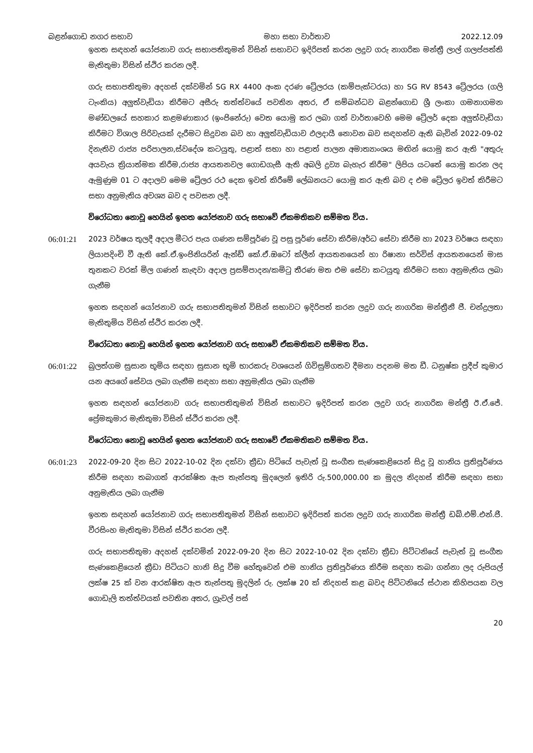බළන්ගොඩ නගර සභාව මහා සභා වාර්තාව 2022.12.09
ඉහත සඳහන් යෝජනාව ගරු සභාපතිතුමන් විසින් සභාවට ඉදිරිපත් කරන ලදුව ගරු නාගරික මන්ත්‍රී ලාල් ගලප්පත්ති මැතිතුමා විසින් ස්ථිර කරන ලදී.
ගරු සභාපතිතුමා අදහස් දක්වමින් SG RX 4400 අංක දරණ ට්‍රේලරය (කම්පැක්ටරය) හා SG RV 8543 ට්‍රේලරය (ගලි ටැංකිය) අලුත්වැඩියා කිරීමට අසීරු තත්ත්වයේ පවතින අතර, ඒ සම්බන්ධව බළන්ගොඩ ශ්‍රී ලංකා ගමනාගමන මණ්ඩලයේ සහකාර කළමණාකාර (ඉංජිනේරු) වෙත යොමු කර ලබා ගත් වාර්තාවෙහි මෙම ට්‍රේලර් දෙක අලුත්වැඩියා කිරීමට විශාල පිරිවැයක් දැරීමට සිදුවන බව හා අලුත්වැඩියාව ඵලදායී නොවන බව සඳහන්ව ඇති බැවින් 2022-09-02 දිනැතිව රාජ්‍ය පරිපාලන,ස්වදේශ කටයුතු, පළාත් සභා හා පළාත් පාලන අමාත්‍යාංශය මඟින් යොමු කර ඇති "අතුරු අයවැය ක්‍රියාත්මක කිරීම,රාජ්‍ය ආයතනවල ගොඩගැසී ඇති අබලි ද්‍රව්‍ය බැහැර කිරීම" ලිපිය යටතේ යොමු කරන ලද ඇමුණුම 01 ට අදාලව මෙම ට්‍රේලර රථ දෙක ඉවත් කිරීමේ ලේඛනයට යොමු කර ඇති බව ද එම ට්‍රේලර ඉවත් කිරීමට සභා අනුමැතිය අවශ්‍ය බව ද පවසන ලදී.
විරෝධතා නොවූ හෙයින් ඉහත යෝජනාව ගරු සභාවේ ඒකමතිකව සම්මත විය.
06:01:21 2023 වර්ෂය තුලදී අදාල මීටර පැය ගණන සම්පූර්ණ වූ පසු පූර්ණ සේවා කිරීම/අර්ධ සේවා කිරීම හා 2023 වර්ෂය සඳහා ලියාපදිංචි වී ඇති කේ.ඒ.ඉංජිනියරින් ඇන්ඩ් කේ.ඒ.ඔටෝ ක්ලීන් ආයතනයෙන් හා රිෂානා සර්විස් ආයතනයෙන් මාස තුනකට වරක් මිල ගණන් කැඳවා අදාල ප්‍රසම්පාදන/කමිටු තීරණ මත එම සේවා කටයුතු කිරීමට සභා අනුමැතිය ලබා ගැනීම
ඉහත සඳහන් යෝජනාව ගරු සභාපතිතුමන් විසින් සභාවට ඉදිරිපත් කරන ලදුව ගරු නාගරික මන්ත්‍රීනී ජී. චන්ද්‍රලතා මැතිතුමිය විසින් ස්ථිර කරන ලදී.
විරෝධතා නොවූ හෙයින් ඉහත යෝජනාව ගරු සභාවේ ඒකමතිකව සම්මත විය.
06:01:22 බුලත්ගම සුසාන භූමිය සඳහා සුසාන භූමි භාරකරු වශයෙන් ගිවිසුම්ගතව දීමනා පදනම මත ඩී. ධනුෂ්ක ප්‍රදීප් කුමාර යන අයගේ සේවය ලබා ගැනීම සඳහා සභා අනුමැතිය ලබා ගැනීම
ඉහත සඳහන් යෝජනාව ගරු සභාපතිතුමන් විසින් සභාවට ඉදිරිපත් කරන ලදුව ගරු නාගරික මන්ත්‍රී ඊ.ඒ.ජේ. ප්‍රේමකුමාර මැතිතුමා විසින් ස්ථිර කරන ලදී.
විරෝධතා නොවූ හෙයින් ඉහත යෝජනාව ගරු සභාවේ ඒකමතිකව සම්මත විය.
06:01:23 2022-09-20 දින සිට 2022-10-02 දින දක්වා ක්‍රීඩා පිටියේ පැවැත් වූ සංගීත සැණකෙළියෙන් සිදු වූ හානිය ප්‍රතිපූර්ණය කිරීම සඳහා තබාගත් ආරක්ෂිත ඇප තැන්පතු මුදලෙන් ඉතිරි රු.500,000.00 ක මුදල නිදහස් කිරීම සඳහා සභා අනුමැතිය ලබා ගැනීම
ඉහත සඳහන් යෝජනාව ගරු සභාපතිතුමන් විසින් සභාවට ඉදිරිපත් කරන ලදුව ගරු නාගරික මන්ත්‍රී ඩබ්.එම්.එන්.ජී. වීරසිංහ මැතිතුමා විසින් ස්ථිර කරන ලදී.
ගරු සභාපතිතුමා අදහස් දක්වමින් 2022-09-20 දින සිට 2022-10-02 දින දක්වා ක්‍රීඩා පිට්ටනියේ පැවැත් වූ සංගීත සැණකෙළියෙන් ක්‍රීඩා පිටියට හානි සිදු වීම හේතුවෙන් එම හානිය ප්‍රතිපූර්ණය කිරීම සඳහා තබා ගන්නා ලද රුපියල් ලක්ෂ 25 ක් වන ආරක්ෂිත ඇප තැන්පතු මුදලින් රු. ලක්ෂ 20 ක් නිදහස් කළ බවද පිට්ටනියේ ස්ථාන කිහිපයක වල ගොඩැලි තත්ත්වයක් පවතින අතර, ග්‍රැවල් පස්
20